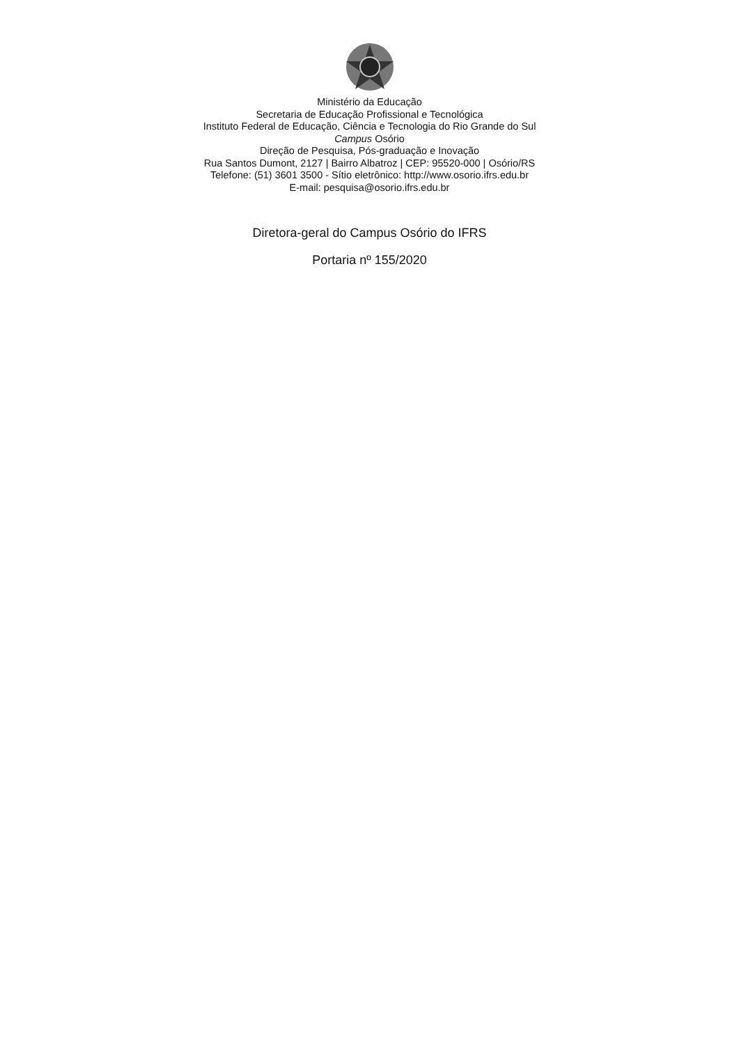Ministério da Educação
Secretaria de Educação Profissional e Tecnológica
Instituto Federal de Educação, Ciência e Tecnologia do Rio Grande do Sul
Campus Osório
Direção de Pesquisa, Pós-graduação e Inovação
Rua Santos Dumont, 2127 | Bairro Albatroz | CEP: 95520-000 | Osório/RS
Telefone: (51) 3601 3500 - Sítio eletrônico: http://www.osorio.ifrs.edu.br
E-mail: pesquisa@osorio.ifrs.edu.br
Diretora-geral do Campus Osório do IFRS
Portaria nº 155/2020